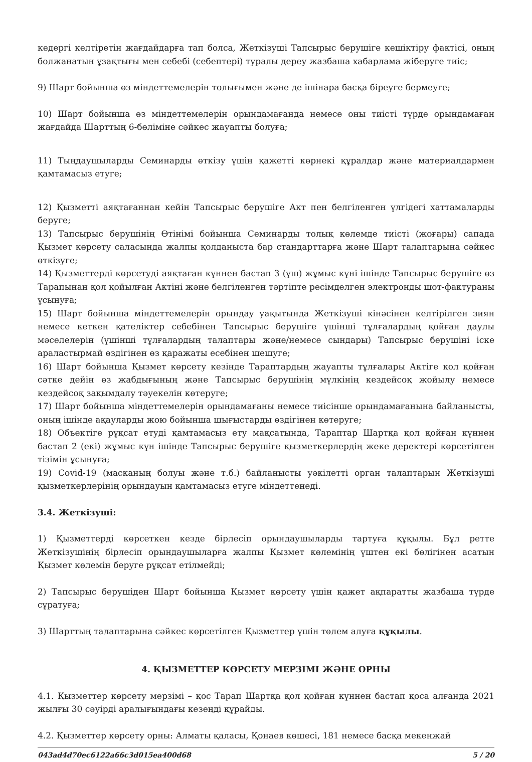кедергі келтіретін жағдайдарға тап болса, Жеткізуші Тапсырыс берушіге кешіктіру фактісі, оның болжанатын ұзақтығы мен себебі (себептері) туралы дереу жазбаша хабарлама жіберуге тиіс;
9) Шарт бойынша өз міндеттемелерін толығымен және де ішінара басқа біреуге бермеуге;
10) Шарт бойынша өз міндеттемелерін орындамағанда немесе оны тиісті түрде орындамаған жағдайда Шарттың 6-бөліміне сәйкес жауапты болуға;
11) Тыңдаушыларды Семинарды өткізу үшін қажетті көрнекі құралдар және материалдармен қамтамасыз етуге;
12) Қызметті аяқтағаннан кейін Тапсырыс берушіге Акт пен белгіленген үлгідегі хаттамаларды беруге;
13) Тапсырыс берушінің Өтінімі бойынша Семинарды толық көлемде тиісті (жоғары) сапада Қызмет көрсету саласында жалпы қолданыста бар стандарттарға және Шарт талаптарына сәйкес өткізуге;
14) Қызметтерді көрсетуді аяқтаған күннен бастап 3 (үш) жұмыс күні ішінде Тапсырыс берушіге өз Тарапынан қол қойылған Актіні және белгіленген тәртіпте ресімделген электронды шот-фактураны ұсынуға;
15) Шарт бойынша міндеттемелерін орындау уақытында Жеткізуші кінәсінен келтірілген зиян немесе кеткен қателіктер себебінен Тапсырыс берушіге үшінші тұлғалардың қойған даулы мәселелерін (үшінші тұлғалардың талаптары және/немесе сындары) Тапсырыс берушіні іске араластырмай өздігінен өз қаражаты есебінен шешуге;
16) Шарт бойынша Қызмет көрсету кезінде Тараптардың жауапты тұлғалары Актіге қол қойған сәтке дейін өз жабдығының және Тапсырыс берушінің мүлкінің кездейсоқ жойылу немесе кездейсоқ зақымдалу тәуекелін көтеруге;
17) Шарт бойынша міндеттемелерін орындамағаны немесе тиісінше орындамағанына байланысты, оның ішінде ақауларды жою бойынша шығыстарды өздігінен көтеруге;
18) Объектіге рұқсат етуді қамтамасыз ету мақсатында, Тараптар Шартқа қол қойған күннен бастап 2 (екі) жұмыс күн ішінде Тапсырыс берушіге қызметкерлердің жеке деректері көрсетілген тізімін ұсынуға;
19) Covid-19 (масканың болуы және т.б.) байланысты уәкілетті орган талаптарын Жеткізуші қызметкерлерінің орындауын қамтамасыз етуге міндеттенеді.
3.4. Жеткізуші:
1) Қызметтерді көрсеткен кезде бірлесіп орындаушыларды тартуға құқылы. Бұл ретте Жеткізушінің бірлесіп орындаушыларға жалпы Қызмет көлемінің үштен екі бөлігінен асатын Қызмет көлемін беруге рұқсат етілмейді;
2) Тапсырыс берушіден Шарт бойынша Қызмет көрсету үшін қажет ақпаратты жазбаша түрде сұратуға;
3) Шарттың талаптарына сәйкес көрсетілген Қызметтер үшін төлем алуға құқылы.
4. ҚЫЗМЕТТЕР КӨРСЕТУ МЕРЗІМІ ЖӘНЕ ОРНЫ
4.1. Қызметтер көрсету мерзімі – қос Тарап Шартқа қол қойған күннен бастап қоса алғанда 2021 жылғы 30 сәуірді аралығындағы кезеңді құрайды.
4.2. Қызметтер көрсету орны: Алматы қаласы, Қонаев көшесі, 181 немесе басқа мекенжай
043ad4d70ec6122a66c3d015ea400d68 5 / 20